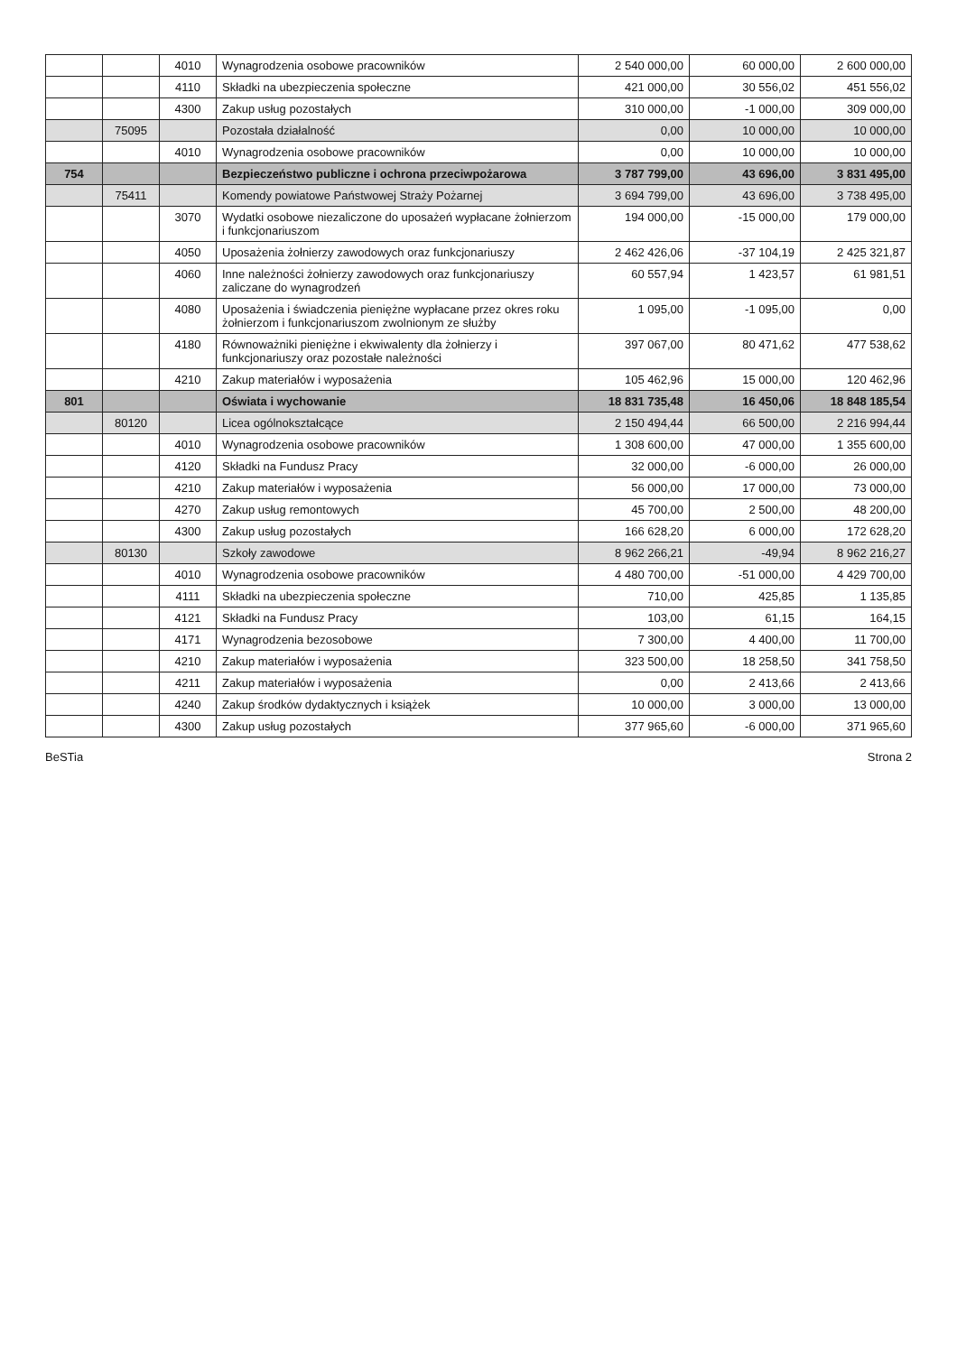| | | 4010 | Wynagrodzenia osobowe pracowników | 2 540 000,00 | 60 000,00 | 2 600 000,00 |
| | | 4110 | Składki na ubezpieczenia społeczne | 421 000,00 | 30 556,02 | 451 556,02 |
| | | 4300 | Zakup usług pozostałych | 310 000,00 | -1 000,00 | 309 000,00 |
| | 75095 | | Pozostała działalność | 0,00 | 10 000,00 | 10 000,00 |
| | | 4010 | Wynagrodzenia osobowe pracowników | 0,00 | 10 000,00 | 10 000,00 |
| 754 | | | Bezpieczeństwo publiczne i ochrona przeciwpożarowa | 3 787 799,00 | 43 696,00 | 3 831 495,00 |
| | 75411 | | Komendy powiatowe Państwowej Straży Pożarnej | 3 694 799,00 | 43 696,00 | 3 738 495,00 |
| | | 3070 | Wydatki osobowe niezaliczone do uposażeń wypłacane żołnierzom i funkcjonariuszom | 194 000,00 | -15 000,00 | 179 000,00 |
| | | 4050 | Uposażenia żołnierzy zawodowych oraz funkcjonariuszy | 2 462 426,06 | -37 104,19 | 2 425 321,87 |
| | | 4060 | Inne należności żołnierzy zawodowych oraz funkcjonariuszy zaliczane do wynagrodzeń | 60 557,94 | 1 423,57 | 61 981,51 |
| | | 4080 | Uposażenia i świadczenia pieniężne wypłacane przez okres roku żołnierzom i funkcjonariuszom zwolnionym ze służby | 1 095,00 | -1 095,00 | 0,00 |
| | | 4180 | Równoważniki pieniężne i ekwiwalenty dla żołnierzy i funkcjonariuszy oraz pozostałe należności | 397 067,00 | 80 471,62 | 477 538,62 |
| | | 4210 | Zakup materiałów i wyposażenia | 105 462,96 | 15 000,00 | 120 462,96 |
| 801 | | | Oświata i wychowanie | 18 831 735,48 | 16 450,06 | 18 848 185,54 |
| | 80120 | | Licea ogólnokształcące | 2 150 494,44 | 66 500,00 | 2 216 994,44 |
| | | 4010 | Wynagrodzenia osobowe pracowników | 1 308 600,00 | 47 000,00 | 1 355 600,00 |
| | | 4120 | Składki na Fundusz Pracy | 32 000,00 | -6 000,00 | 26 000,00 |
| | | 4210 | Zakup materiałów i wyposażenia | 56 000,00 | 17 000,00 | 73 000,00 |
| | | 4270 | Zakup usług remontowych | 45 700,00 | 2 500,00 | 48 200,00 |
| | | 4300 | Zakup usług pozostałych | 166 628,20 | 6 000,00 | 172 628,20 |
| | 80130 | | Szkoły zawodowe | 8 962 266,21 | -49,94 | 8 962 216,27 |
| | | 4010 | Wynagrodzenia osobowe pracowników | 4 480 700,00 | -51 000,00 | 4 429 700,00 |
| | | 4111 | Składki na ubezpieczenia społeczne | 710,00 | 425,85 | 1 135,85 |
| | | 4121 | Składki na Fundusz Pracy | 103,00 | 61,15 | 164,15 |
| | | 4171 | Wynagrodzenia bezosobowe | 7 300,00 | 4 400,00 | 11 700,00 |
| | | 4210 | Zakup materiałów i wyposażenia | 323 500,00 | 18 258,50 | 341 758,50 |
| | | 4211 | Zakup materiałów i wyposażenia | 0,00 | 2 413,66 | 2 413,66 |
| | | 4240 | Zakup środków dydaktycznych i książek | 10 000,00 | 3 000,00 | 13 000,00 |
| | | 4300 | Zakup usług pozostałych | 377 965,60 | -6 000,00 | 371 965,60 |
BeSTia Strona 2